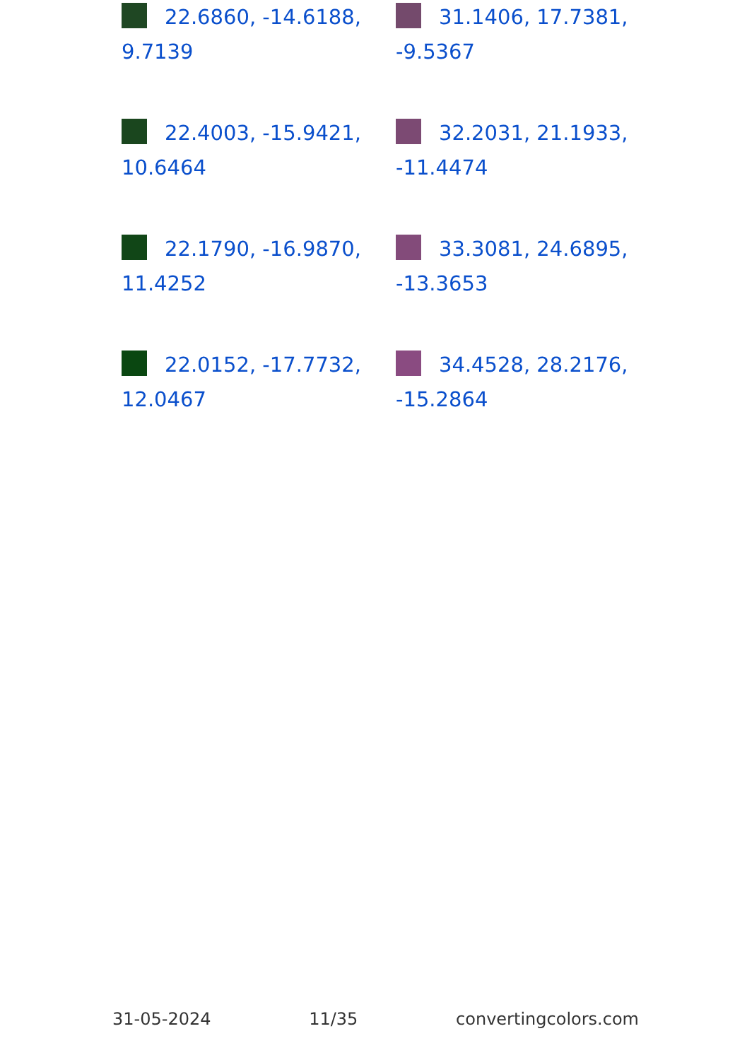22.6860, -14.6188, 9.7139
31.1406, 17.7381, -9.5367
22.4003, -15.9421, 10.6464
32.2031, 21.1933, -11.4474
22.1790, -16.9870, 11.4252
33.3081, 24.6895, -13.3653
22.0152, -17.7732, 12.0467
34.4528, 28.2176, -15.2864
31-05-2024 11/35 convertingcolors.com